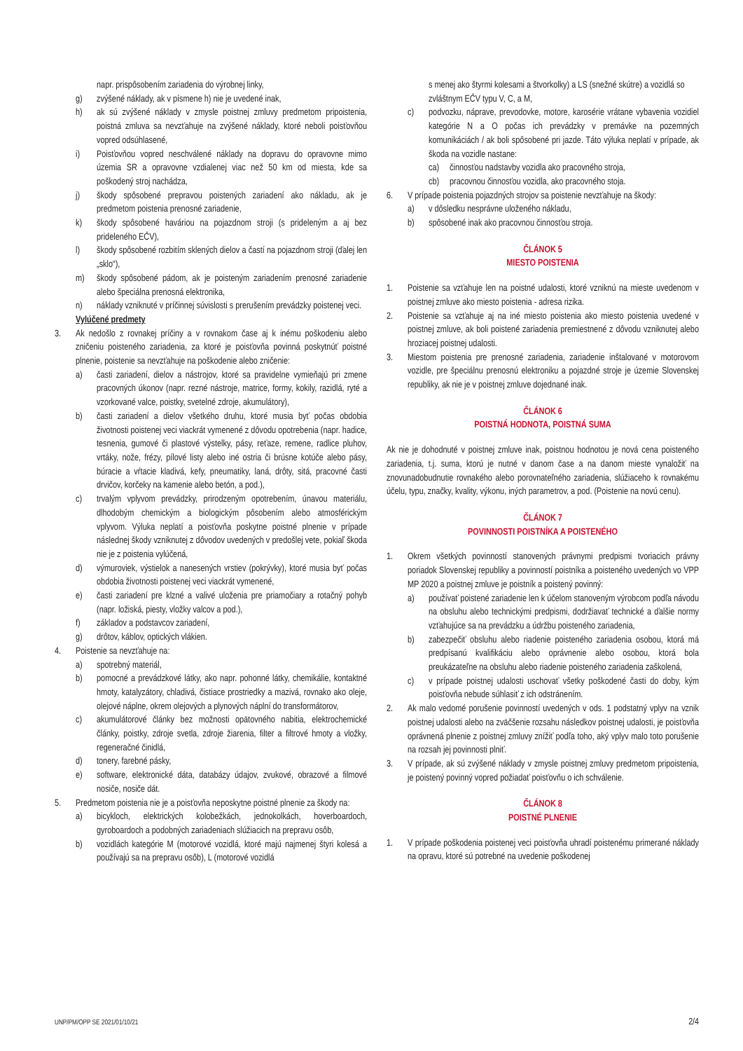napr. prispôsobením zariadenia do výrobnej linky,
g) zvýšené náklady, ak v písmene h) nie je uvedené inak,
h) ak sú zvýšené náklady v zmysle poistnej zmluvy predmetom pripoistenia, poistná zmluva sa nevzťahuje na zvýšené náklady, ktoré neboli poisťovňou vopred odsúhlasené,
i) Poisťovňou vopred neschválené náklady na dopravu do opravovne mimo územia SR a opravovne vzdialenej viac než 50 km od miesta, kde sa poškodený stroj nachádza,
j) škody spôsobené prepravou poistených zariadení ako nákladu, ak je predmetom poistenia prenosné zariadenie,
k) škody spôsobené haváriou na pojazdnom stroji (s prideleným a aj bez prideleného EČV),
l) škody spôsobené rozbitím sklených dielov a častí na pojazdnom stroji (ďalej len „sklo“),
m) škody spôsobené pádom, ak je poisteným zariadením prenosné zariadenie alebo špeciálna prenosná elektronika,
n) náklady vzniknuté v príčinnej súvislosti s prerušením prevádzky poistenej veci.
Vylúčené predmety
3. Ak nedošlo z rovnakej príčiny a v rovnakom čase aj k inému poškodeniu alebo zničeniu poisteného zariadenia, za ktoré je poisťovňa povinná poskytnúť poistné plnenie, poistenie sa nevzťahuje na poškodenie alebo zničenie:
a) časti zariadení, dielov a nástrojov, ktoré sa pravidelne vymieňajú pri zmene pracovných úkonov (napr. rezné nástroje, matrice, formy, kokily, razidlá, ryté a vzorkované valce, poistky, svetelné zdroje, akumulátory),
b) časti zariadení a dielov všetkého druhu, ktoré musia byť počas obdobia životnosti poistenej veci viackrát vymenené z dôvodu opotrebenia (napr. hadice, tesnenia, gumové či plastové výstelky, pásy, reťaze, remene, radlice pluhov, vrtáky, nože, frézy, pílové listy alebo iné ostria či brúsne kotúče alebo pásy, búracie a vŕtacie kladivá, kefy, pneumatiky, laná, drôty, sitá, pracovné časti drvičov, korčeky na kamenie alebo betón, a pod.),
c) trvalým vplyvom prevádzky, prirodzeným opotrebením, únavou materiálu, dlhodobým chemickým a biologickým pôsobením alebo atmosférickým vplyvom. Výluka neplatí a poisťovňa poskytne poistné plnenie v prípade následnej škody vzniknutej z dôvodov uvedených v predošlej vete, pokiaľ škoda nie je z poistenia vylúčená,
d) výmuroviek, výstielok a nanesených vrstiev (pokrývky), ktoré musia byť počas obdobia životnosti poistenej veci viackrát vymenené,
e) časti zariadení pre klzné a valivé uloženia pre priamočiary a rotačný pohyb (napr. ložiská, piesty, vložky valcov a pod.),
f) základov a podstavcov zariadení,
g) drôtov, káblov, optických vlákien.
4. Poistenie sa nevzťahuje na:
a) spotrebný materiál,
b) pomocné a prevádzkové látky, ako napr. pohonné látky, chemikálie, kontaktné hmoty, katalyzátory, chladivá, čistiace prostriedky a mazivá, rovnako ako oleje, olejové náplne, okrem olejových a plynových náplní do transformátorov,
c) akumulátorové články bez možnosti opätovného nabitia, elektrochemické články, poistky, zdroje svetla, zdroje žiarenia, filter a filtrové hmoty a vložky, regeneračné činidlá,
d) tonery, farebné pásky,
e) software, elektronické dáta, databázy údajov, zvukové, obrazové a filmové nosiče, nosiče dát.
5. Predmetom poistenia nie je a poisťovňa neposkytne poistné plnenie za škody na:
a) bicykloch, elektrických kolobežkách, jednokolkách, hoverboardoch, gyroboardoch a podobných zariadeniach slúžiacich na prepravu osôb,
b) vozidlách kategórie M (motorové vozidlá, ktoré majú najmenej štyri kolesá a používajú sa na prepravu osôb), L (motorové vozidlá
s menej ako štyrmi kolesami a štvorkolky) a LS (snežné skútre) a vozidlá so zvláštnym EČV typu V, C, a M,
c) podvozku, náprave, prevodovke, motore, karosérie vrátane vybavenia vozidiel kategórie N a O počas ich prevádzky v premávke na pozemných komunikáciách / ak boli spôsobené pri jazde. Táto výluka neplatí v prípade, ak škoda na vozidle nastane:
ca) činnosťou nadstavby vozidla ako pracovného stroja,
cb) pracovnou činnosťou vozidla, ako pracovného stoja.
6. V prípade poistenia pojazdných strojov sa poistenie nevzťahuje na škody:
a) v dôsledku nesprávne uloženého nákladu,
b) spôsobené inak ako pracovnou činnosťou stroja.
ČLÁNOK 5
MIESTO POISTENIA
1. Poistenie sa vzťahuje len na poistné udalosti, ktoré vzniknú na mieste uvedenom v poistnej zmluve ako miesto poistenia - adresa rizika.
2. Poistenie sa vzťahuje aj na iné miesto poistenia ako miesto poistenia uvedené v poistnej zmluve, ak boli poistené zariadenia premiestnené z dôvodu vzniknutej alebo hroziacej poistnej udalosti.
3. Miestom poistenia pre prenosné zariadenia, zariadenie inštalované v motorovom vozidle, pre špeciálnu prenosnú elektroniku a pojazdné stroje je územie Slovenskej republiky, ak nie je v poistnej zmluve dojednané inak.
ČLÁNOK 6
POISTNÁ HODNOTA, POISTNÁ SUMA
Ak nie je dohodnuté v poistnej zmluve inak, poistnou hodnotou je nová cena poisteného zariadenia, t.j. suma, ktorú je nutné v danom čase a na danom mieste vynaložiť na znovunadobudnutie rovnakého alebo porovnateľného zariadenia, slúžiaceho k rovnakému účelu, typu, značky, kvality, výkonu, iných parametrov, a pod. (Poistenie na novú cenu).
ČLÁNOK 7
POVINNOSTI POISTNÍKA A POISTENÉHO
1. Okrem všetkých povinností stanovených právnymi predpismi tvoriacich právny poriadok Slovenskej republiky a povinností poistníka a poisteného uvedených vo VPP MP 2020 a poistnej zmluve je poistník a poistený povinný:
a) používať poistené zariadenie len k účelom stanoveným výrobcom podľa návodu na obsluhu alebo technickými predpismi, dodržiavať technické a ďalšie normy vzťahujúce sa na prevádzku a údržbu poisteného zariadenia,
b) zabezpečiť obsluhu alebo riadenie poisteného zariadenia osobou, ktorá má predpísanú kvalifikáciu alebo oprávnenie alebo osobou, ktorá bola preukázateľne na obsluhu alebo riadenie poisteného zariadenia zaškolená,
c) v prípade poistnej udalosti uschovať všetky poškodené časti do doby, kým poisťovňa nebude súhlasiť z ich odstránením.
2. Ak malo vedomé porušenie povinností uvedených v ods. 1 podstatný vplyv na vznik poistnej udalosti alebo na zväčšenie rozsahu následkov poistnej udalosti, je poisťovňa oprávnená plnenie z poistnej zmluvy znížiť podľa toho, aký vplyv malo toto porušenie na rozsah jej povinnosti plniť.
3. V prípade, ak sú zvýšené náklady v zmysle poistnej zmluvy predmetom pripoistenia, je poistený povinný vopred požiadať poisťovňu o ich schválenie.
ČLÁNOK 8
POISTNÉ PLNENIE
1. V prípade poškodenia poistenej veci poisťovňa uhradí poistenému primerané náklady na opravu, ktoré sú potrebné na uvedenie poškodenej
UNP/PM/OPP SE 2021/01/10/21 2/4